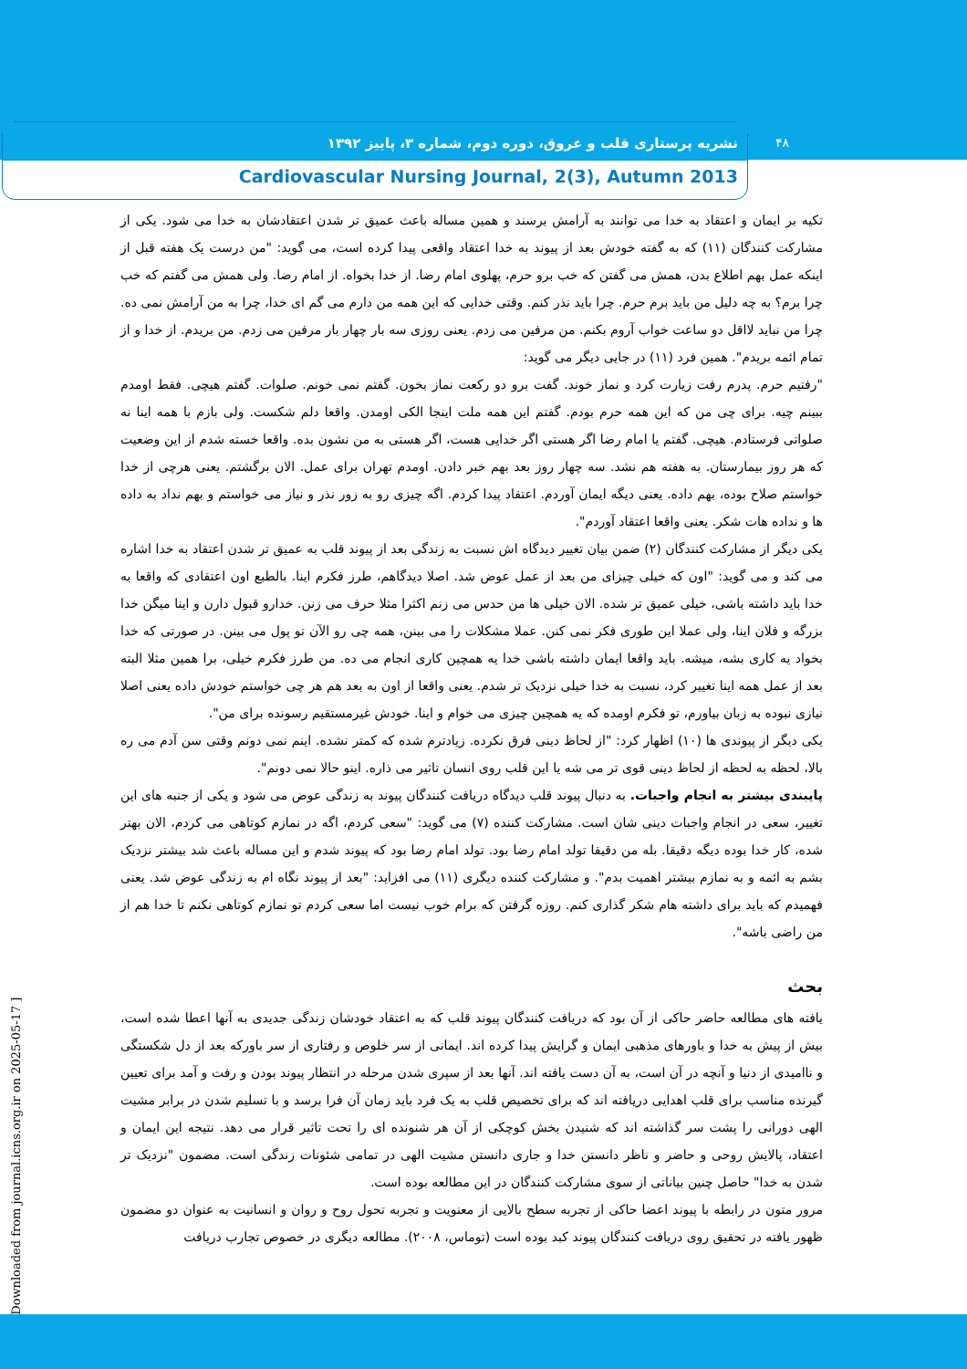۴۸
نشریه پرستاری قلب و عروق، دوره دوم، شماره ۳، پاییز ۱۳۹۲
Cardiovascular Nursing Journal, 2(3), Autumn 2013
تکیه بر ایمان و اعتقاد به خدا می توانند به آرامش برسند و همین مساله باعث عمیق تر شدن اعتقادشان به خدا می شود. یکی از مشارکت کنندگان (۱۱) که به گفته خودش بعد از پیوند به خدا اعتقاد واقعی پیدا کرده است، می گوید: "من درست یک هفته قبل از اینکه عمل بهم اطلاع بدن، همش می گفتن که خب برو حرم، پهلوی امام رضا. از خدا بخواه. از امام رضا. ولی همش می گفتم که خب چرا برم؟ به چه دلیل من باید برم حرم. چرا باید نذر کنم. وقتی خدایی که این همه من دارم می گم ای خدا، چرا به من آرامش نمی ده. چرا من نباید لااقل دو ساعت خواب آروم بکنم. من مرفین می زدم. یعنی روزی سه بار چهار بار مرفین می زدم. من بریدم. از خدا و از تمام ائمه بریدم". همین فرد (۱۱) در جایی دیگر می گوید:
"رفتیم حرم. پدرم رفت زیارت کرد و نماز خوند. گفت برو دو رکعت نماز بخون. گفتم نمی خونم. صلوات. گفتم هیچی. فقط اومدم ببینم چیه. برای چی من که این همه حرم بودم. گفتم این همه ملت اینجا الکی اومدن. واقعا دلم شکست. ولی بازم با همه اینا نه صلواتی فرستادم. هیچی. گفتم یا امام رضا اگر هستی اگر خدایی هست، اگر هستی به من نشون بده. واقعا خسته شدم از این وضعیت که هر روز بیمارستان. به هفته هم نشد. سه چهار روز بعد بهم خبر دادن. اومدم تهران برای عمل. الان برگشتم. یعنی هرچی از خدا خواستم صلاح بوده، بهم داده. یعنی دیگه ایمان آوردم. اعتقاد پیدا کردم. اگه چیزی رو به زور نذر و نیاز می خواستم و بهم نداد به داده ها و نداده هات شکر. یعنی واقعا اعتقاد آوردم".
یکی دیگر از مشارکت کنندگان (۲) ضمن بیان تغییر دیدگاه اش نسبت به زندگی بعد از پیوند قلب به عمیق تر شدن اعتقاد به خدا اشاره می کند و می گوید: "اون که خیلی چیزای من بعد از عمل عوض شد. اصلا دیدگاهم، طرز فکرم اینا. بالطبع اون اعتقادی که واقعا به خدا باید داشته باشی، خیلی عمیق تر شده. الان خیلی ها من حدس می زنم اکثرا مثلا حرف می زنن. خدارو قبول دارن و اینا میگن خدا بزرگه و فلان اینا، ولی عملا این طوری فکر نمی کنن. عملا مشکلات را می بینن، همه چی رو الآن تو پول می بینن. در صورتی که خدا بخواد یه کاری بشه، میشه. باید واقعا ایمان داشته باشی خدا یه همچین کاری انجام می ده. من طرز فکرم خیلی، برا همین مثلا البته بعد از عمل همه اینا تغییر کرد، نسبت به خدا خیلی نزدیک تر شدم. یعنی واقعا از اون به بعد هم هر چی خواستم خودش داده یعنی اصلا نیازی نبوده به زبان بیاورم، تو فکرم اومده که یه همچین چیزی می خوام و اینا. خودش غیرمستقیم رسونده برای من".
یکی دیگر از پیوندی ها (۱۰) اظهار کرد: "از لحاظ دینی فرق نکرده. زیادترم شده که کمتر نشده. اینم نمی دونم وقتی سن آدم می ره بالا، لحظه به لحظه از لحاظ دینی قوی تر می شه یا این قلب روی انسان تاثیر می ذاره. اینو حالا نمی دونم".
پایبندی بیشتر به انجام واجبات. به دنبال پیوند قلب دیدگاه دریافت کنندگان پیوند به زندگی عوض می شود و یکی از جنبه های این تغییر، سعی در انجام واجبات دینی شان است. مشارکت کننده (۷) می گوید: "سعی کردم، اگه در نمازم کوتاهی می کردم، الان بهتر شده، کار خدا بوده دیگه دقیقا. بله من دقیقا تولد امام رضا بود. تولد امام رضا بود که پیوند شدم و این مساله باعث شد بیشتر نزدیک بشم به ائمه و به نمازم بیشتر اهمیت بدم". و مشارکت کننده دیگری (۱۱) می افزاید: "بعد از پیوند نگاه ام به زندگی عوض شد. یعنی فهمیدم که باید برای داشته هام شکر گذاری کنم. روزه گرفتن که برام خوب نیست اما سعی کردم تو نمازم کوتاهی نکنم تا خدا هم از من راضی باشه".
بحث
یافته های مطالعه حاضر حاکی از آن بود که دریافت کنندگان پیوند قلب که به اعتقاد خودشان زندگی جدیدی به آنها اعطا شده است، بیش از پیش به خدا و باورهای مذهبی ایمان و گرایش پیدا کرده اند. ایمانی از سر خلوص و رفتاری از سر باورکه بعد از دل شکستگی و ناامیدی از دنیا و آنچه در آن است، به آن دست یافته اند. آنها بعد از سپری شدن مرحله در انتظار پیوند بودن و رفت و آمد برای تعیین گیرنده مناسب برای قلب اهدایی دریافته اند که برای تخصیص قلب به یک فرد باید زمان آن فرا برسد و با تسلیم شدن در برابر مشیت الهی دورانی را پشت سر گذاشته اند که شنیدن بخش کوچکی از آن هر شنونده ای را تحت تاثیر قرار می دهد. نتیجه این ایمان و اعتقاد، پالایش روحی و حاضر و ناظر دانستن خدا و جاری دانستن مشیت الهی در تمامی شئونات زندگی است. مضمون "نزدیک تر شدن به خدا" حاصل چنین بیاناتی از سوی مشارکت کنندگان در این مطالعه بوده است.
مرور متون در رابطه با پیوند اعضا حاکی از تجربه سطح بالایی از معنویت و تجربه تحول روح و روان و انسانیت به عنوان دو مضمون ظهور یافته در تحقیق روی دریافت کنندگان پیوند کبد بوده است (توماس، ۲۰۰۸). مطالعه دیگری در خصوص تجارب دریافت
[ Downloaded from journal.icns.org.ir on 2025-05-17 ]